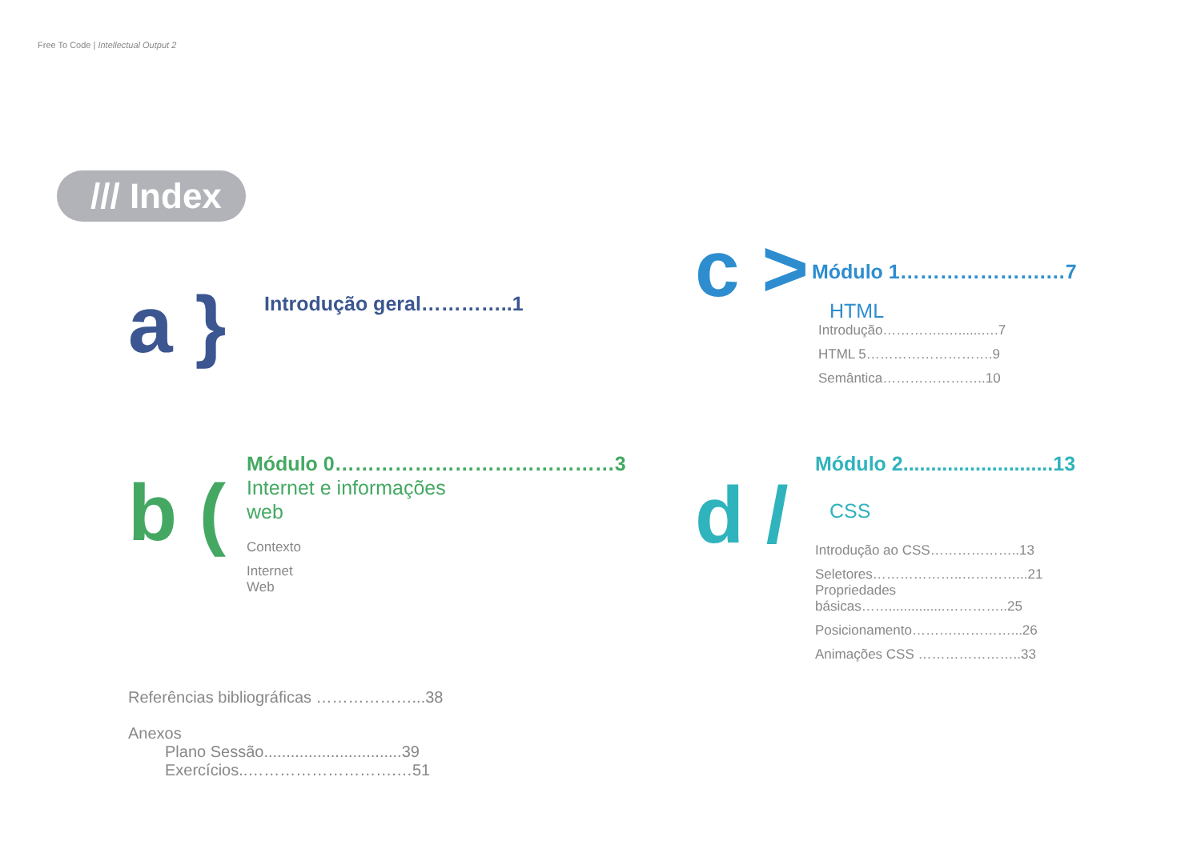Free To Code | Intellectual Output 2
/// Index
a }
Introdução geral…………..1
b (
Módulo 0……………………………………3
Internet e informações
web
Contexto
Internet
Web
Referências bibliográficas ………………...38
Anexos
Plano Sessão...............................39
Exercícios..……………………….…51
c >
Módulo 1………………….…7
HTML
Introdução…………..…......….7
HTML 5……………………….9
Semântica…………………..10
d /
Módulo 2...........................13
CSS
Introdução ao CSS………………..13
Seletores………………..…………...21
Propriedades
básicas……...............…………..25
Posicionamento……….…………...26
Animações CSS …………………..33